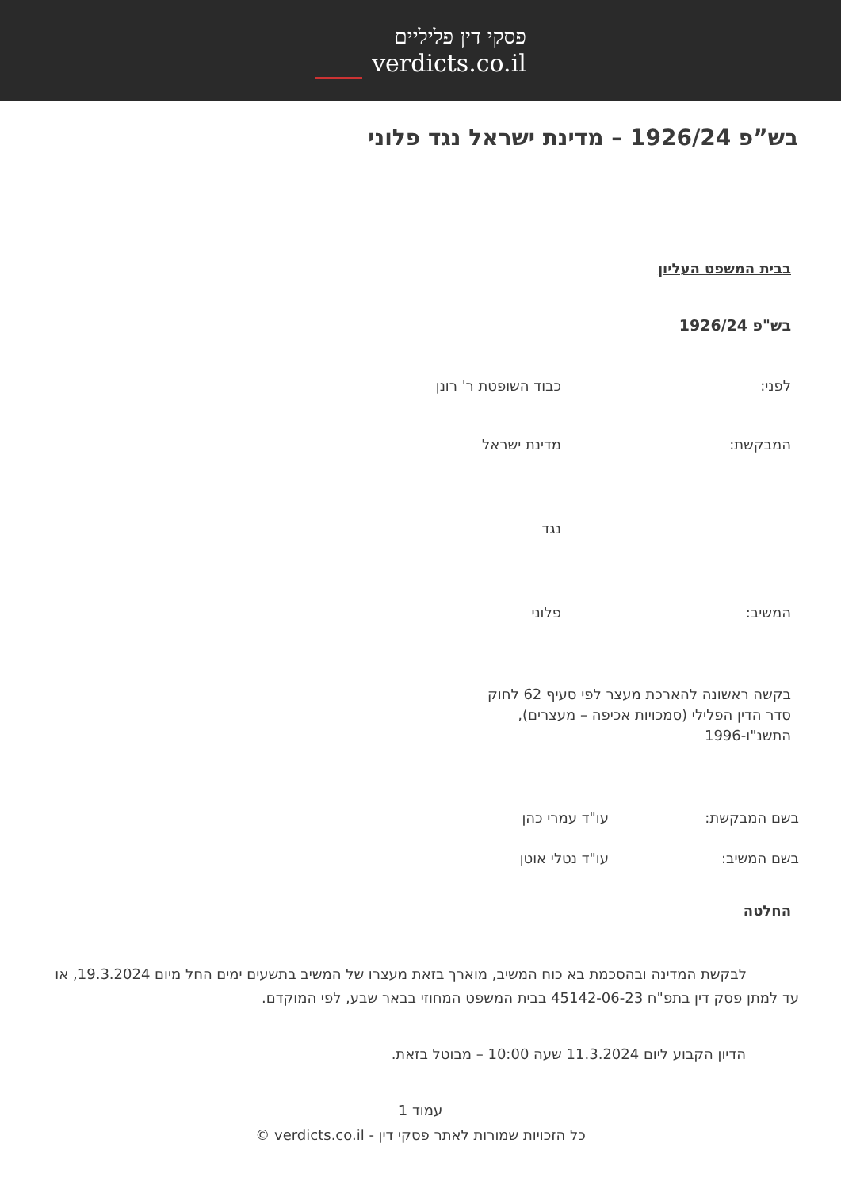פסקי דין פליליים
verdicts.co.il
בש”פ 1926/24 – מדינת ישראל נגד פלוני
בבית המשפט העליון
בש"פ 1926/24
לפני: כבוד השופטת ר' רונן
המבקשת: מדינת ישראל
נגד
המשיב: פלוני
בקשה ראשונה להארכת מעצר לפי סעיף 62 לחוק סדר הדין הפלילי (סמכויות אכיפה – מעצרים), התשנ"ו-1996
בשם המבקשת: עו"ד עמרי כהן
בשם המשיב: עו"ד נטלי אוטן
החלטה
לבקשת המדינה ובהסכמת בא כוח המשיב, מוארך בזאת מעצרו של המשיב בתשעים ימים החל מיום 19.3.2024, או עד למתן פסק דין בתפ"ח 45142-06-23 בבית המשפט המחוזי בבאר שבע, לפי המוקדם.
הדיון הקבוע ליום 11.3.2024 שעה 10:00 – מבוטל בזאת.
עמוד 1
כל הזכויות שמורות לאתר פסקי דין - verdicts.co.il ©